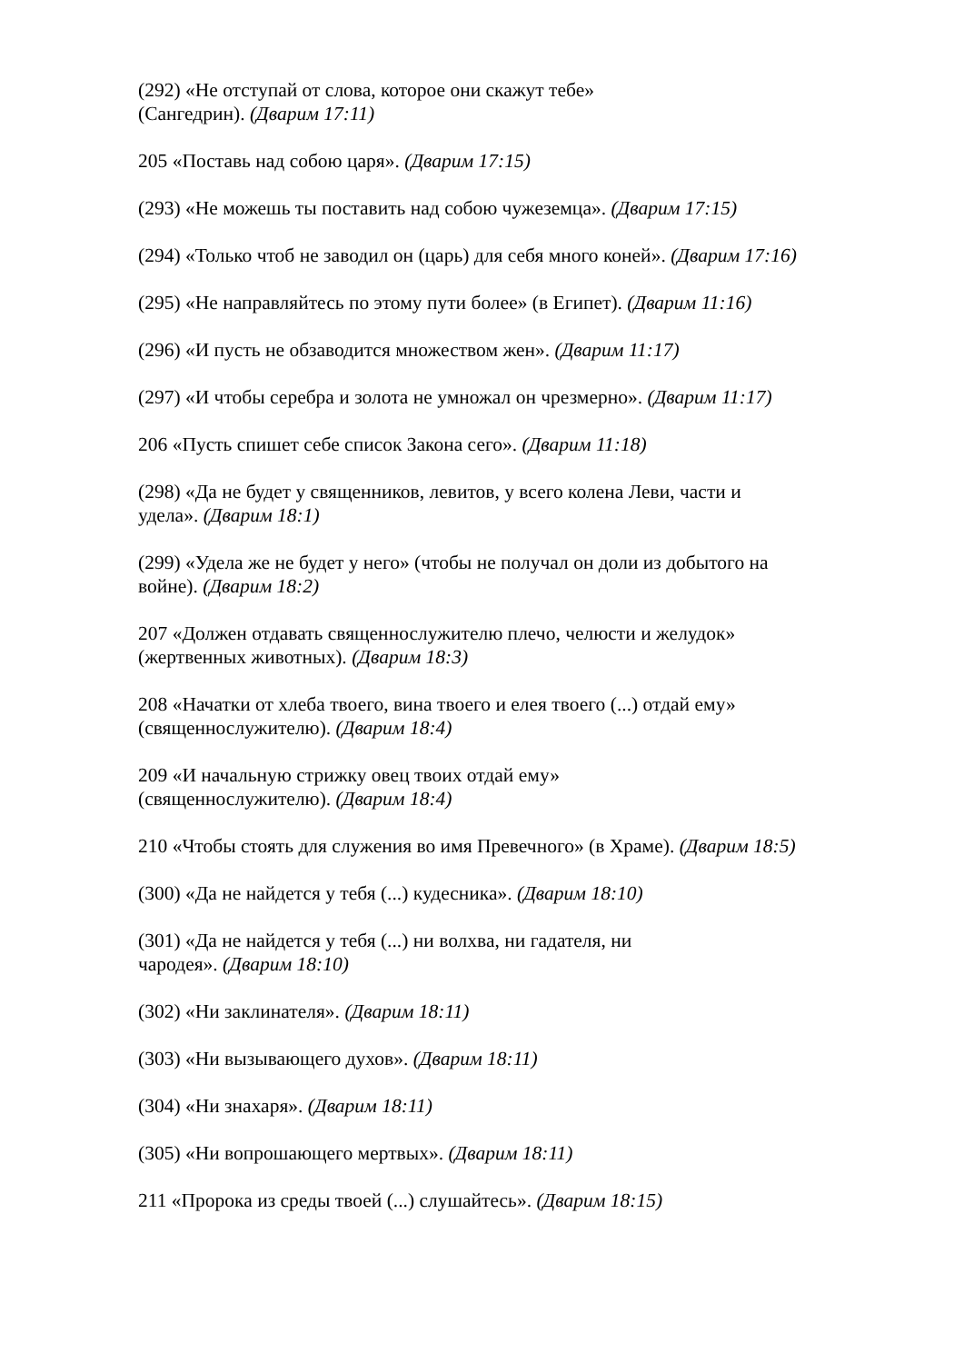(292) «Не отступай от слова, которое они скажут тебе»
(Сангедрин). (Дварим 17:11)
205 «Поставь над собою царя». (Дварим 17:15)
(293) «Не можешь ты поставить над собою чужеземца». (Дварим 17:15)
(294) «Только чтоб не заводил он (царь) для себя много коней». (Дварим 17:16)
(295) «Не направляйтесь по этому пути более» (в Египет). (Дварим 11:16)
(296) «И пусть не обзаводится множеством жен». (Дварим 11:17)
(297) «И чтобы серебра и золота не умножал он чрезмерно». (Дварим 11:17)
206 «Пусть спишет себе список Закона сего». (Дварим 11:18)
(298) «Да не будет у священников, левитов, у всего колена Леви, части и
удела». (Дварим 18:1)
(299) «Удела же не будет у него» (чтобы не получал он доли из добытого на
войне). (Дварим 18:2)
207 «Должен отдавать священнослужителю плечо, челюсти и желудок»
(жертвенных животных). (Дварим 18:3)
208 «Начатки от хлеба твоего, вина твоего и елея твоего (...) отдай ему»
(священнослужителю). (Дварим 18:4)
209 «И начальную стрижку овец твоих отдай ему»
(священнослужителю). (Дварим 18:4)
210 «Чтобы стоять для служения во имя Превечного» (в Храме). (Дварим 18:5)
(300) «Да не найдется у тебя (...) кудесника». (Дварим 18:10)
(301) «Да не найдется у тебя (...) ни волхва, ни гадателя, ни
чародея». (Дварим 18:10)
(302) «Ни заклинателя». (Дварим 18:11)
(303) «Ни вызывающего духов». (Дварим 18:11)
(304) «Ни знахаря». (Дварим 18:11)
(305) «Ни вопрошающего мертвых». (Дварим 18:11)
211 «Пророка из среды твоей (...) слушайтесь». (Дварим 18:15)